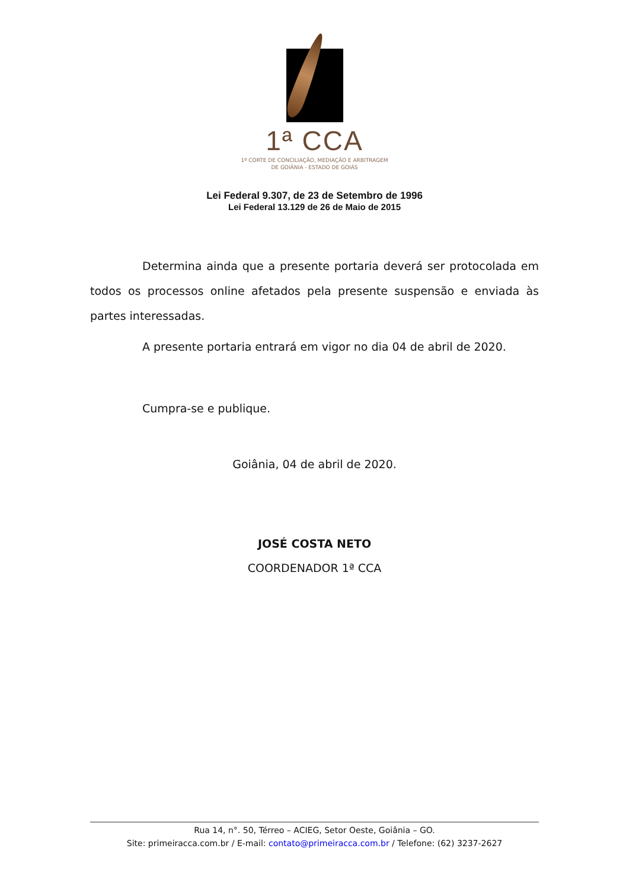1ª CCA
1º CORTE DE CONCILIAÇÃO, MEDIAÇÃO E ARBITRAGEM
DE GOIÂNIA - ESTADO DE GOIÁS
Lei Federal 9.307, de 23 de Setembro de 1996
Lei Federal 13.129 de 26 de Maio de 2015
Determina ainda que a presente portaria deverá ser protocolada em todos os processos online afetados pela presente suspensão e enviada às partes interessadas.
A presente portaria entrará em vigor no dia 04 de abril de 2020.
Cumpra-se e publique.
Goiânia, 04 de abril de 2020.
JOSÉ COSTA NETO
COORDENADOR 1ª CCA
Rua 14, n°. 50, Térreo – ACIEG, Setor Oeste, Goiânia – GO.
Site: primeiracca.com.br / E-mail: contato@primeiracca.com.br / Telefone: (62) 3237-2627